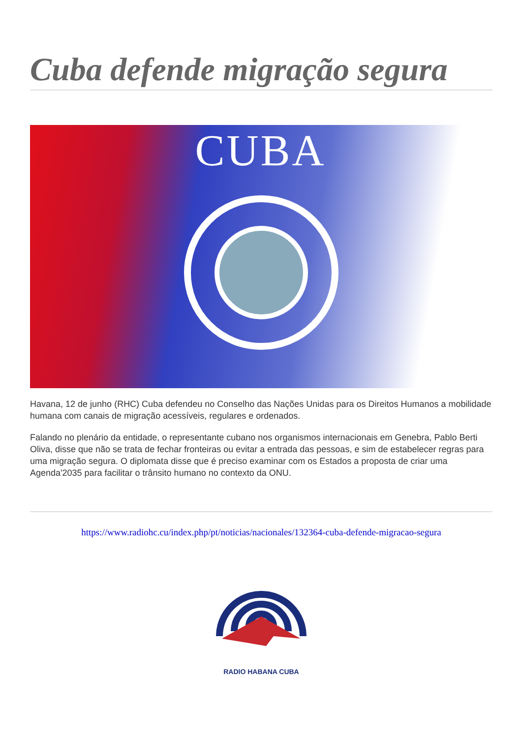Cuba defende migração segura
CUBA
Havana, 12 de junho (RHC) Cuba defendeu no Conselho das Nações Unidas para os Direitos Humanos a mobilidade humana com canais de migração acessíveis, regulares e ordenados.
Falando no plenário da entidade, o representante cubano nos organismos internacionais em Genebra, Pablo Berti Oliva, disse que não se trata de fechar fronteiras ou evitar a entrada das pessoas, e sim de estabelecer regras para uma migração segura. O diplomata disse que é preciso examinar com os Estados a proposta de criar uma Agenda'2035 para facilitar o trânsito humano no contexto da ONU.
https://www.radiohc.cu/index.php/pt/noticias/nacionales/132364-cuba-defende-migracao-segura
RADIO HABANA CUBA